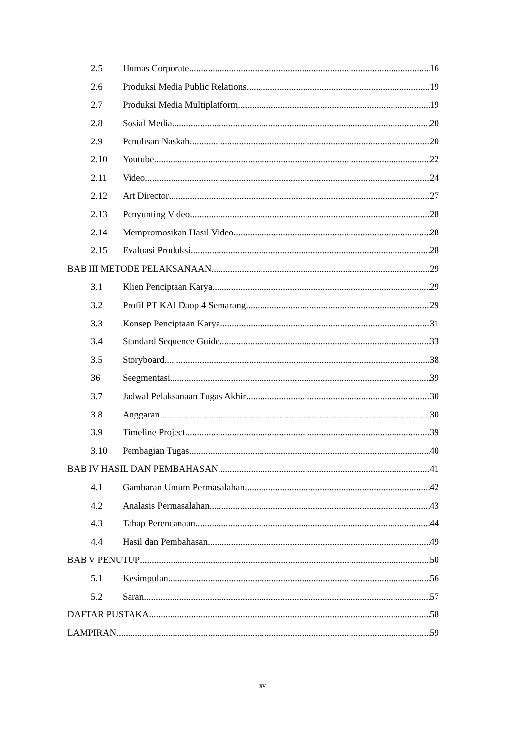2.5 Humas Corporate 16
2.6 Produksi Media Public Relations 19
2.7 Produksi Media Multiplatform 19
2.8 Sosial Media 20
2.9 Penulisan Naskah 20
2.10 Youtube 22
2.11 Video 24
2.12 Art Director 27
2.13 Penyunting Video 28
2.14 Mempromosikan Hasil Video 28
2.15 Evaluasi Produksi 28
BAB III METODE PELAKSANAAN 29
3.1 Klien Penciptaan Karya 29
3.2 Profil PT KAI Daop 4 Semarang 29
3.3 Konsep Penciptaan Karya 31
3.4 Standard Sequence Guide 33
3.5 Storyboard 38
36 Seegmentasi 39
3.7 Jadwal Pelaksanaan Tugas Akhir 30
3.8 Anggaran 30
3.9 Timeline Project 39
3.10 Pembagian Tugas 40
BAB IV HASIL DAN PEMBAHASAN 41
4.1 Gambaran Umum Permasalahan 42
4.2 Analasis Permasalahan 43
4.3 Tahap Perencanaan 44
4.4 Hasil dan Pembahasan 49
BAB V PENUTUP 50
5.1 Kesimpulan 56
5.2 Saran 57
DAFTAR PUSTAKA 58
LAMPIRAN 59
xv